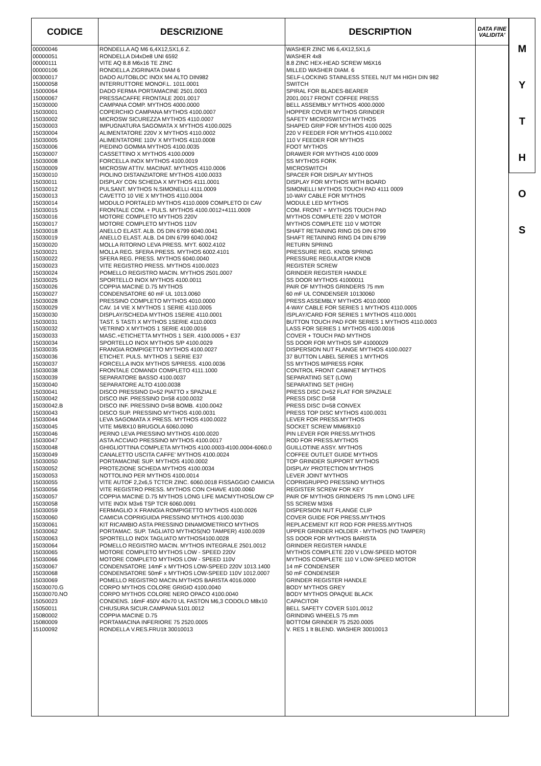| CODICE | DESCRIZIONE | DESCRIPTION | DATA FINE VALIDITA' |
| --- | --- | --- | --- |
| 00000046 | RONDELLA AQ M6 6,4X12,5X1,6 Z. | WASHER ZINC M6 6,4X12,5X1,6 | |
| 00000051 | RONDELLA Di4xDe8 UNI 6592 | WASHER 4x8 | |
| 00000111 | VITE AQ 8.8 M6x16 TE ZINC | 8.8 ZINC HEX-HEAD SCREW M6X16 | |
| 00000106 | RONDELLA ZIGRINATA DIAM 6 | MILLED WASHER DIAM. 6 | |
| 00300017 | DADO AUTOBLOC INOX M4 ALTO DIN982 | SELF-LOCKING STAINLESS STEEL NUT M4 HIGH DIN 982 | |
| 15000058 | INTERRUTTORE MONOF.L. 1011.0001 | SWITCH | |
| 15000064 | DADO FERMA PORTAMACINE 2501.0003 | SPIRAL FOR BLADES-BEARER | |
| 15000067 | PRESSACAFFE FRONTALE 2001.0017 | 2001.0017 FRONT COFFEE PRESS | |
| 15030000 | CAMPANA COMP. MYTHOS 4000.0000 | BELL ASSEMBLY MYTHOS 4000.0000 | |
| 15030001 | COPERCHIO CAMPANA MYTHOS 4100.0007 | HOPPER COVER MYTHOS GRINDER | |
| 15030002 | MICROSW SICUREZZA MYTHOS 4110.0007 | SAFETY MICROSWITCH MYTHOS | |
| 15030003 | IMPUGNATURA SAGOMATA X MYTHOS 4100.0025 | SHAPED GRIP FOR MYTHOS 4100 0025 | |
| 15030004 | ALIMENTATORE 220V X MYTHOS 4110.0002 | 220 V FEEDER FOR MYTHOS 4110.0002 | |
| 15030005 | ALIMENTATORE 110V X MYTHOS 4110.0008 | 110 V FEEDER FOR MYTHOS | |
| 15030006 | PIEDINO GOMMA MYTHOS 4100.0035 | FOOT MYTHOS | |
| 15030007 | CASSETTINO X MYTHOS 4100.0009 | DRAWER FOR MYTHOS 4100 0009 | |
| 15030008 | FORCELLA INOX MYTHOS 4100.0019 | SS MYTHOS FORK | |
| 15030009 | MICROSW ATTIV. MACINAT. MYTHOS 4110.0006 | MICROSWITCH | |
| 15030010 | PIOLINO DISTANZIATORE MYTHOS 4100.0033 | SPACER FOR DISPLAY MYTHOS | |
| 15030011 | DISPLAY CON SCHEDA X MYTHOS 4111.0001 | DISPLAY FOR MYTHOS WITH BOARD | |
| 15030012 | PULSANT. MYTHOS N.SIMONELLI 4111.0009 | SIMONELLI MYTHOS TOUCH PAD 4111 0009 | |
| 15030013 | CAVETTO 10 VIE X MYTHOS 4110.0004 | 10-WAY CABLE FOR MYTHOS | |
| 15030014 | MODULO PORTALED MYTHOS 4110.0009 COMPLETO DI CAV | MODULE LED MYTHOS | |
| 15030015 | FRONTALE COM. + PULS. MYTHOS 4100.0012+4111.0009 | COM. FRONT + MYTHOS TOUCH PAD | |
| 15030016 | MOTORE COMPLETO MYTHOS 220V | MYTHOS COMPLETE 220 V MOTOR | |
| 15030017 | MOTORE COMPLETO MYTHOS 110V | MYTHOS COMPLETE 110 V MOTOR | |
| 15030018 | ANELLO ELAST. ALB. D5 DIN 6799 6040.0041 | SHAFT RETAINING RING D5 DIN 6799 | |
| 15030019 | ANELLO ELAST. ALB. D4 DIN 6799 6040.0042 | SHAFT RETAINING RING D4 DIN 6799 | |
| 15030020 | MOLLA RITORNO LEVA PRESS. MYT. 6002.4102 | RETURN SPRING | |
| 15030021 | MOLLA REG. SFERA PRESS. MYTHOS 6002.4101 | PRESSURE REG. KNOB SPRING | |
| 15030022 | SFERA REG. PRESS. MYTHOS 6040.0040 | PRESSURE REGULATOR KNOB | |
| 15030023 | VITE REGISTRO PRESS. MYTHOS 4100.0023 | REGISTER SCREW | |
| 15030024 | POMELLO REGISTRO MACIN. MYTHOS 2501.0007 | GRINDER REGISTER HANDLE | |
| 15030025 | SPORTELLO INOX MYTHOS 4100.0011 | SS DOOR MYTHOS 41000011 | |
| 15030026 | COPPIA MACINE D.75 MYTHOS | PAIR OF MYTHOS GRINDERS 75 mm | |
| 15030027 | CONDENSATORE 60 mF UL 1013.0060 | 60 mF UL CONDENSER 10130060 | |
| 15030028 | PRESSINO COMPLETO MYTHOS 4010.0000 | PRESS ASSEMBLY MYTHOS 4010.0000 | |
| 15030029 | CAV. 14 VIE X MYTHOS 1 SERIE 4110.0005 | 4-WAY CABLE FOR SERIES 1 MYTHOS 4110.0005 | |
| 15030030 | DISPLAY/SCHEDA MYTHOS 1SERIE 4110.0001 | ISPLAY/CARD FOR SERIES 1 MYTHOS 4110.0001 | |
| 15030031 | TAST. 5 TASTI X MYTHOS 1SERIE 4110.0003 | BUTTON TOUCH PAD FOR SERIES 1 MYTHOS 4110.0003 | |
| 15030032 | VETRINO X MYTHOS 1 SERIE 4100.0016 | LASS FOR SERIES 1 MYTHOS 4100.0016 | |
| 15030033 | MASC.+ETICHETTA MYTHOS 1 SER. 4100.0005 + E37 | COVER + TOUCH PAD MYTHOS | |
| 15030034 | SPORTELLO INOX MYTHOS S/P 4100.0029 | SS DOOR FOR MYTHOS S/P 41000029 | |
| 15030035 | FRANGIA ROMPIGETTO MYTHOS 4100.0027 | DISPERSION NUT FLANGE MYTHOS 4100.0027 | |
| 15030036 | ETICHET. PULS. MYTHOS 1 SERIE E37 | 37 BUTTON LABEL SERIES 1 MYTHOS | |
| 15030037 | FORCELLA INOX MYTHOS S/PRESS. 4100.0036 | SS MYTHOS M/PRESS FORK | |
| 15030038 | FRONTALE COMANDI COMPLETO 4111.1000 | CONTROL FRONT CABINET MYTHOS | |
| 15030039 | SEPARATORE BASSO 4100.0037 | SEPARATING SET (LOW) | |
| 15030040 | SEPARATORE ALTO 4100.0038 | SEPARATING SET (HIGH) | |
| 15030041 | DISCO PRESSINO D=52 PIATTO x SPAZIALE | PRESS DISC D=52 FLAT FOR SPAZIALE | |
| 15030042 | DISCO INF. PRESSINO D=58 4100.0032 | PRESS DISC D=58 | |
| 15030042.B | DISCO INF. PRESSINO D=58 BOMB. 4100.0042 | PRESS DISC D=58 CONVEX | |
| 15030043 | DISCO SUP. PRESSINO MYTHOS 4100.0031 | PRESS TOP DISC MYTHOS 4100.0031 | |
| 15030044 | LEVA SAGOMATA X PRESS. MYTHOS 4100.0022 | LEVER FOR PRESS.MYTHOS | |
| 15030045 | VITE M6/8X10 BRUGOLA 6060.0090 | SOCKET SCREW MM6/8X10 | |
| 15030046 | PERNO LEVA PRESSINO MYTHOS 4100.0020 | PIN LEVER FOR PRESS.MYTHOS | |
| 15030047 | ASTA ACCIAIO PRESSINO MYTHOS 4100.0017 | ROD FOR PRESS.MYTHOS | |
| 15030048 | GHIGLIOTTINA COMPLETA MYTHOS 4100.0003-4100.0004-6060.0 | GUILLOTINE ASSY. MYTHOS | |
| 15030049 | CANALETTO USCITA CAFFE' MYTHOS 4100.0024 | COFFEE OUTLET GUIDE MYTHOS | |
| 15030050 | PORTAMACINE SUP. MYTHOS 4100.0002 | TOP GRINDER SUPPORT MYTHOS | |
| 15030052 | PROTEZIONE SCHEDA MYTHOS 4100.0034 | DISPLAY PROTECTION MYTHOS | |
| 15030053 | NOTTOLINO PER MYTHOS 4100.0014 | LEVER JOINT MYTHOS | |
| 15030055 | VITE AUTOF 2,2x6,5 TCTCR ZINC. 6060.0018 FISSAGGIO CAMICIA | COPRIGRUPPO PRESSINO MYTHOS | |
| 15030056 | VITE REGISTRO PRESS. MYTHOS CON CHIAVE 4100.0060 | REGISTER SCREW FOR KEY | |
| 15030057 | COPPIA MACINE D.75 MYTHOS LONG LIFE MACMYTHOSLOW CP | PAIR OF MYTHOS GRINDERS 75 mm LONG LIFE | |
| 15030058 | VITE INOX M3x6 TSP TCR 6060.0091 | SS SCREW M3X6 | |
| 15030059 | FERMAGLIO X FRANGIA ROMPIGETTO MYTHOS 4100.0026 | DISPERSION NUT FLANGE CLIP | |
| 15030060 | CAMICIA COPRIGUIDA PRESSINO MYTHOS 4100.0030 | COVER GUIDE FOR PRESS.MYTHOS | |
| 15030061 | KIT RICAMBIO ASTA PRESSINO DINAMOMETRICO MYTHOS | REPLACEMENT KIT ROD FOR PRESS.MYTHOS | |
| 15030062 | PORTAMAC. SUP. TAGLIATO MYTHOS(NO TAMPER) 4100.0039 | UPPER GRINDER HOLDER - MYTHOS (NO TAMPER) | |
| 15030063 | SPORTELLO INOX TAGLIATO MYTHOS4100.0028 | SS DOOR FOR MYTHOS BARISTA | |
| 15030064 | POMELLO REGISTRO MACIN. MYTHOS INTEGRALE 2501.0012 | GRINDER REGISTER HANDLE | |
| 15030065 | MOTORE COMPLETO MYTHOS LOW - SPEED 220V | MYTHOS COMPLETE 220 V LOW-SPEED MOTOR | |
| 15030066 | MOTORE COMPLETO MYTHOS LOW - SPEED 110V | MYTHOS COMPLETE 110 V LOW-SPEED MOTOR | |
| 15030067 | CONDENSATORE 14mF x MYTHOS LOW-SPEED 220V 1013.1400 | 14 mF CONDENSER | |
| 15030068 | CONDENSATORE 50mF x MYTHOS LOW-SPEED 110V 1012.0007 | 50 mF CONDENSER | |
| 15030069 | POMELLO REGISTRO MACIN.MYTHOS BARISTA 4016.0000 | GRINDER REGISTER HANDLE | |
| 15030070.G | CORPO MYTHOS COLORE GRIGIO 4100.0040 | BODY MYTHOS GREY | |
| 15030070.NO | CORPO MYTHOS COLORE NERO OPACO 4100.0040 | BODY MYTHOS OPAQUE BLACK | |
| 15050023 | CONDENS. 16mF 450V 40x70 UL FASTON M6,3 CODOLO M8x10 | CAPACITOR | |
| 15050011 | CHIUSURA SICUR.CAMPANA 5101.0012 | BELL SAFETY COVER 5101.0012 | |
| 15080002 | COPPIA MACINE D.75 | GRINDING WHEELS 75 mm | |
| 15080009 | PORTAMACINA INFERIORE 75 2520.0005 | BOTTOM GRINDER 75 2520.0005 | |
| 15100092 | RONDELLA V.RES.FRU1lt 30010013 | V. RES 1 lt BLEND. WASHER 30010013 | |
M
Y
T
H
O
S